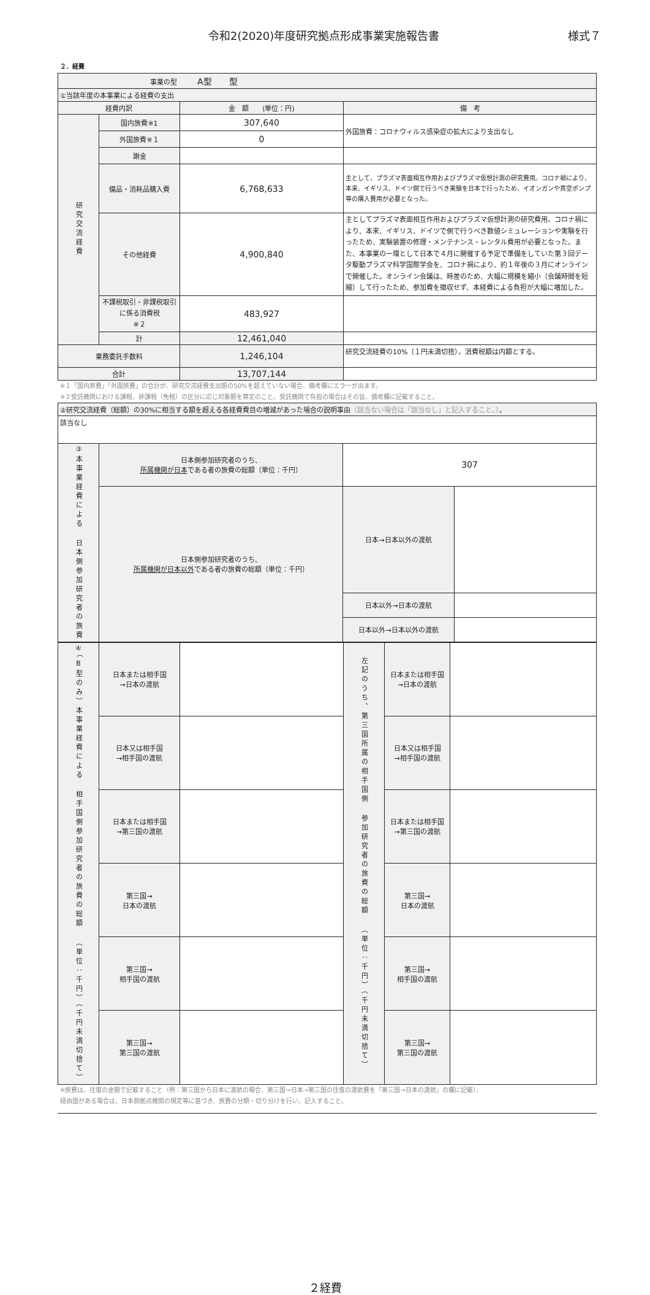令和2(2020)年度研究拠点形成事業実施報告書 様式７
２．経費
| 事業の型 A型 型 | | | |
| ①当該年度の本事業による経費の支出 | | | |
| 経費内訳 | | 金 額 (単位：円) | 備 考 |
| 研究交流経費 | 国内旅費※1 | 307,640 | 外国旅費：コロナウィルス感染症の拡大により支出なし |
| | 外国旅費※１ | 0 | |
| | 謝金 | | |
| | 備品・消耗品購入費 | 6,768,633 | 主として、プラズマ表面相互作用およびプラズマ仮想計測の研究費用。コロナ禍により、本来、イギリス、ドイツ側で行うべき実験を日本で行ったため、イオンガンや真空ポンプ等の購入費用が必要となった。 |
| | その他経費 | 4,900,840 | 主としてプラズマ表面相互作用およびプラズマ仮想計測の研究費用。コロナ禍により、本来、イギリス、ドイツで側で行うべき数値シミュレーションや実験を行ったため、実験装置の修理・メンテナンス・レンタル費用が必要となった。また、本事業の一環として日本で４月に開催する予定で準備をしていた第３回データ駆動プラズマ科学国際学会を、コロナ禍により、約１年後の３月にオンラインで開催した。オンライン会議は、時差のため、大幅に規模を縮小（会議時間を短縮）して行ったため、参加費を徴収せず、本経費による負担が大幅に増加した。 |
| | 不課税取引・非課税取引に係る消費税 ※２ | 483,927 | |
| | 計 | 12,461,040 | |
| 業務委託手数料 | | 1,246,104 | 研究交流経費の10%（１円未満切捨）。消費税額は内額とする。 |
| 合計 | | 13,707,144 | |
※１「国内旅費」「外国旅費」の合計が、研究交流経費支出額の50%を超えていない場合、備考欄にエラーが出ます。
※２受託機関における課税、非課税（免税）の区分に応じ対象額を算定のこと。受託機関で負担の場合はその旨、備考欄に記載すること。
| ②研究交流経費（総額）の30%に相当する額を超える各経費費目の増減があった場合の説明事由 （該当ない場合は「該当なし」と記入すること。） 。 | | | |
| 該当なし | | | |
| ③本事業経費による 日本側参加研究者の旅費 | 日本側参加研究者のうち、 所属機関が日本 である者の旅費の総額（単位：千円） | 307 | |
| | 日本側参加研究者のうち、 所属機関が日本以外 である者の旅費の総額（単位：千円） | 日本→日本以外の渡航 | |
| | | 日本以外→日本の渡航 | |
| | | 日本以外→日本以外の渡航 | |
| ④（B型のみ）本事業経費による 相手国側参加研究者の旅費の総額 （単位：千円）（千円未満切捨て） | 日本または相手国 →日本の渡航 | | 左記のうち、第三国所属の相手国側 参加研究者の旅費の総額 （単位：千円）（千円未満切捨て） | 日本または相手国 →日本の渡航 | |
| | 日本又は相手国 →相手国の渡航 | | | 日本又は相手国 →相手国の渡航 | |
| | 日本または相手国 →第三国の渡航 | | | 日本または相手国 →第三国の渡航 | |
| | 第三国→ 日本の渡航 | | | 第三国→ 日本の渡航 | |
| | 第三国→ 相手国の渡航 | | | 第三国→ 相手国の渡航 | |
| | 第三国→ 第三国の渡航 | | | 第三国→ 第三国の渡航 | |
※旅費は、往復の金額で記載すること（例：第三国から日本に渡航の場合、第三国→日本→第三国の往復の渡航費を「第三国→日本の渡航」の欄に記載）。
経由国がある場合は、日本側拠点機関の規定等に基づき、旅費の分類・切り分けを行い、記入すること。
２経費